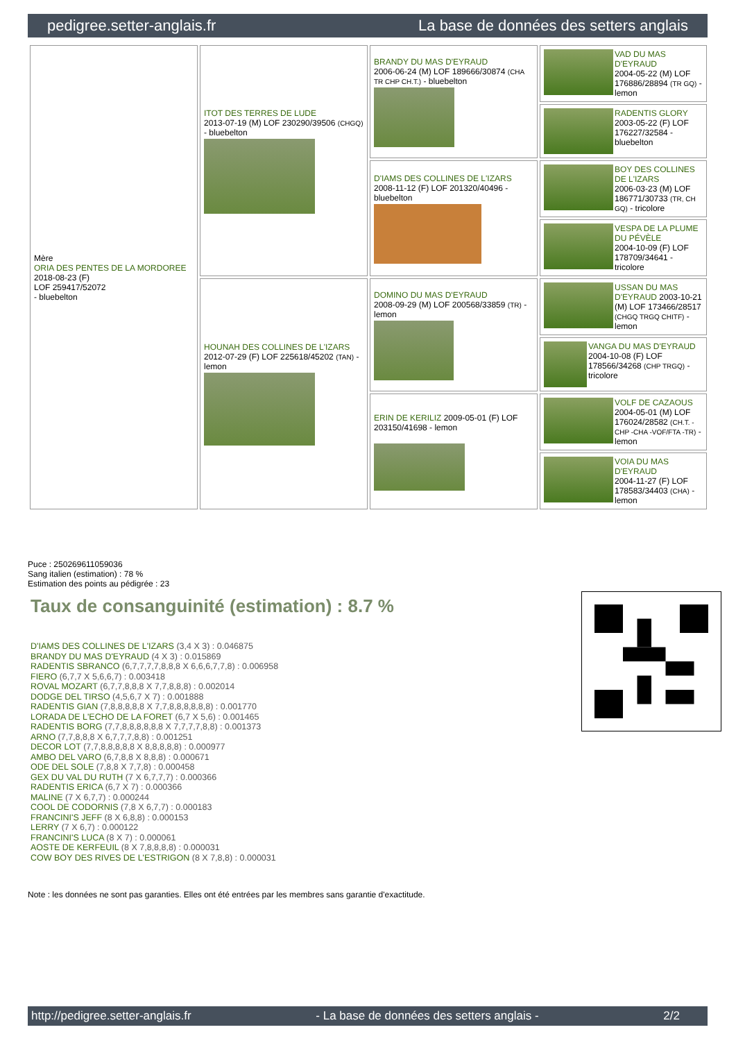pedigree.setter-anglais.fr La base de données des setters anglais
| Mère ORIA DES PENTES DE LA MORDOREE 2018-08-23 (F) LOF 259417/52072 - bluebelton | ITOT DES TERRES DE LUDE 2013-07-19 (M) LOF 230290/39506 (CHGQ) - bluebelton | BRANDY DU MAS D'EYRAUD 2006-06-24 (M) LOF 189666/30874 (CHA TR CHP CH.T.) - bluebelton | VAD DU MAS D'EYRAUD 2004-05-22 (M) LOF 176886/28894 (TR GQ) - lemon |
| | | | RADENTIS GLORY 2003-05-22 (F) LOF 176227/32584 - bluebelton |
| | | D'IAMS DES COLLINES DE L'IZARS 2008-11-12 (F) LOF 201320/40496 - bluebelton | BOY DES COLLINES DE L'IZARS 2006-03-23 (M) LOF 186771/30733 (TR, CH GQ) - tricolore |
| | | | VESPA DE LA PLUME DU PÉVÈLE 2004-10-09 (F) LOF 178709/34641 - tricolore |
| | HOUNAH DES COLLINES DE L'IZARS 2012-07-29 (F) LOF 225618/45202 (TAN) - lemon | DOMINO DU MAS D'EYRAUD 2008-09-29 (M) LOF 200568/33859 (TR) - lemon | USSAN DU MAS D'EYRAUD 2003-10-21 (M) LOF 173466/28517 (CHGQ TRGQ CHITF) - lemon |
| | | | VANGA DU MAS D'EYRAUD 2004-10-08 (F) LOF 178566/34268 (CHP TRGQ) - tricolore |
| | | ERIN DE KERILIZ 2009-05-01 (F) LOF 203150/41698 - lemon | VOLF DE CAZAOUS 2004-05-01 (M) LOF 176024/28582 (CH.T. -CHP -CHA -VOF/FTA -TR) - lemon |
| | | | VOIA DU MAS D'EYRAUD 2004-11-27 (F) LOF 178583/34403 (CHA) - lemon |
Puce : 250269611059036
Sang italien (estimation) : 78 %
Estimation des points au pédigrée : 23
Taux de consanguinité (estimation) : 8.7 %
D'IAMS DES COLLINES DE L'IZARS (3,4 X 3) : 0.046875
BRANDY DU MAS D'EYRAUD (4 X 3) : 0.015869
RADENTIS SBRANCO (6,7,7,7,7,8,8,8 X 6,6,6,7,7,8) : 0.006958
FIERO (6,7,7 X 5,6,6,7) : 0.003418
ROVAL MOZART (6,7,7,8,8,8 X 7,7,8,8,8) : 0.002014
DODGE DEL TIRSO (4,5,6,7 X 7) : 0.001888
RADENTIS GIAN (7,8,8,8,8,8 X 7,7,8,8,8,8,8,8) : 0.001770
LORADA DE L'ECHO DE LA FORET (6,7 X 5,6) : 0.001465
RADENTIS BORG (7,7,8,8,8,8,8,8 X 7,7,7,7,8,8) : 0.001373
ARNO (7,7,8,8,8 X 6,7,7,7,8,8) : 0.001251
DECOR LOT (7,7,8,8,8,8,8 X 8,8,8,8,8) : 0.000977
AMBO DEL VARO (6,7,8,8 X 8,8,8) : 0.000671
ODE DEL SOLE (7,8,8 X 7,7,8) : 0.000458
GEX DU VAL DU RUTH (7 X 6,7,7,7) : 0.000366
RADENTIS ERICA (6,7 X 7) : 0.000366
MALINE (7 X 6,7,7) : 0.000244
COOL DE CODORNIS (7,8 X 6,7,7) : 0.000183
FRANCINI'S JEFF (8 X 6,8,8) : 0.000153
LERRY (7 X 6,7) : 0.000122
FRANCINI'S LUCA (8 X 7) : 0.000061
AOSTE DE KERFEUIL (8 X 7,8,8,8,8) : 0.000031
COW BOY DES RIVES DE L'ESTRIGON (8 X 7,8,8) : 0.000031
Note : les données ne sont pas garanties. Elles ont été entrées par les membres sans garantie d'exactitude.
http://pedigree.setter-anglais.fr - La base de données des setters anglais - 2/2